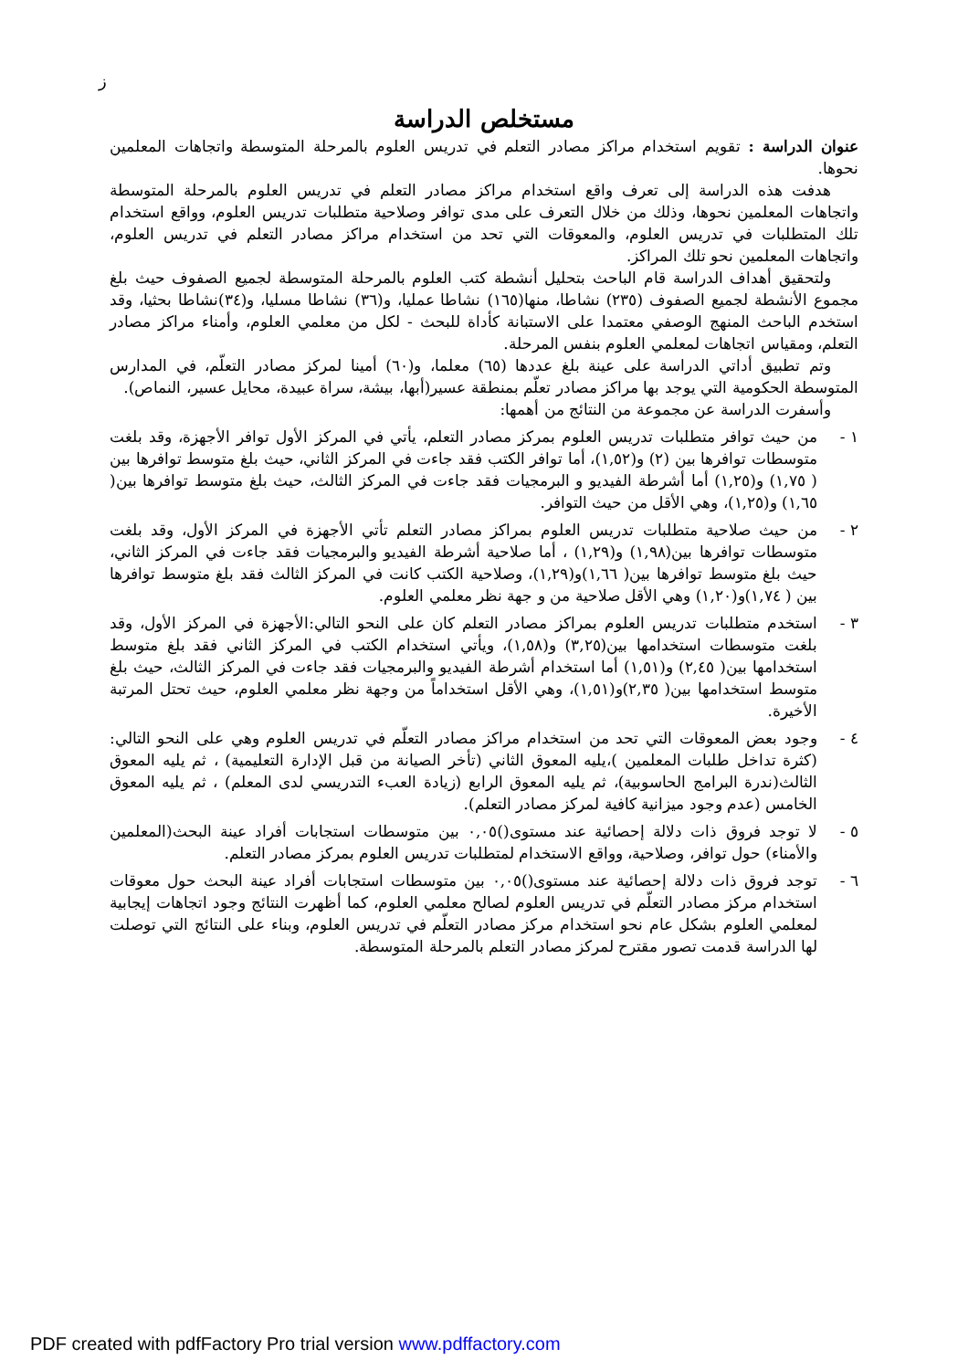ز
مستخلص الدراسة
عنوان الدراسة : تقويم استخدام مراكز مصادر التعلم في تدريس العلوم بالمرحلة المتوسطة واتجاهات المعلمين نحوها.
هدفت هذه الدراسة إلى تعرف واقع استخدام مراكز مصادر التعلم في تدريس العلوم بالمرحلة المتوسطة واتجاهات المعلمين نحوها، وذلك من خلال التعرف على مدى توافر وصلاحية متطلبات تدريس العلوم، وواقع استخدام تلك المتطلبات في تدريس العلوم، والمعوقات التي تحد من استخدام مراكز مصادر التعلم في تدريس العلوم، واتجاهات المعلمين نحو تلك المراكز.
ولتحقيق أهداف الدراسة قام الباحث بتحليل أنشطة كتب العلوم بالمرحلة المتوسطة لجميع الصفوف حيث بلغ مجموع الأنشطة لجميع الصفوف (٢٣٥) نشاطا، منها(١٦٥) نشاطا عمليا، و(٣٦) نشاطا مسليا، و(٣٤)نشاطا بحثيا، وقد استخدم الباحث المنهج الوصفي معتمدا على الاستبانة كأداة للبحث - لكل من معلمي العلوم، وأمناء مراكز مصادر التعلم، ومقياس اتجاهات لمعلمي العلوم بنفس المرحلة.
وتم تطبيق أداتي الدراسة على عينة بلغ عددها (٦٥) معلما، و(٦٠) أمينا لمركز مصادر التعلّم، في المدارس المتوسطة الحكومية التي يوجد بها مراكز مصادر تعلّم بمنطقة عسير(أبها، بيشة، سراة عبيدة، محايل عسير، النماص).
وأسفرت الدراسة عن مجموعة من النتائج من أهمها:
١ - من حيث توافر متطلبات تدريس العلوم بمركز مصادر التعلم، يأتي في المركز الأول توافر الأجهزة، وقد بلغت متوسطات توافرها بين (٢) و(١,٥٢)، أما توافر الكتب فقد جاءت في المركز الثاني، حيث بلغ متوسط توافرها بين ( ١,٧٥) و(١,٢٥) أما أشرطة الفيديو و البرمجيات فقد جاءت في المركز الثالث، حيث بلغ متوسط توافرها بين( ١,٦٥) و(١,٢٥)، وهي الأقل من حيث التوافر.
٢ - من حيث صلاحية متطلبات تدريس العلوم بمراكز مصادر التعلم تأتي الأجهزة في المركز الأول، وقد بلغت متوسطات توافرها بين(١,٩٨) و(١,٢٩) ، أما صلاحية أشرطة الفيديو والبرمجيات فقد جاءت في المركز الثاني، حيث بلغ متوسط توافرها بين( ١,٦٦)و(١,٢٩)، وصلاحية الكتب كانت في المركز الثالث فقد بلغ متوسط توافرها بين ( ١,٧٤)و(١,٢٠) وهي الأقل صلاحية من و جهة نظر معلمي العلوم.
٣ - استخدم متطلبات تدريس العلوم بمراكز مصادر التعلم كان على النحو التالي:الأجهزة في المركز الأول، وقد بلغت متوسطات استخدامها بين(٣,٢٥) و(١,٥٨)، ويأتي استخدام الكتب في المركز الثاني فقد بلغ متوسط استخدامها بين( ٢,٤٥) و(١,٥١) أما استخدام أشرطة الفيديو والبرمجيات فقد جاءت في المركز الثالث، حيث بلغ متوسط استخدامها بين( ٢,٣٥)و(١,٥١)، وهي الأقل استخداماً من وجهة نظر معلمي العلوم، حيث تحتل المرتبة الأخيرة.
٤ - وجود بعض المعوقات التي تحد من استخدام مراكز مصادر التعلّم في تدريس العلوم وهي على النحو التالي: (كثرة تداخل طلبات المعلمين )،يليه المعوق الثاني (تأخر الصيانة من قبل الإدارة التعليمية) ، ثم يليه المعوق الثالث(ندرة البرامج الحاسوبية)، ثم يليه المعوق الرابع (زيادة العبء التدريسي لدى المعلم) ، ثم يليه المعوق الخامس (عدم وجود ميزانية كافية لمركز مصادر التعلم).
٥ - لا توجد فروق ذات دلالة إحصائية عند مستوى()٠,٠٥ بين متوسطات استجابات أفراد عينة البحث(المعلمين والأمناء) حول توافر، وصلاحية، وواقع الاستخدام لمتطلبات تدريس العلوم بمركز مصادر التعلم.
٦ - توجد فروق ذات دلالة إحصائية عند مستوى()٠,٠٥ بين متوسطات استجابات أفراد عينة البحث حول معوقات استخدام مركز مصادر التعلّم في تدريس العلوم لصالح معلمي العلوم، كما أظهرت النتائج وجود اتجاهات إيجابية لمعلمي العلوم بشكل عام نحو استخدام مركز مصادر التعلّم في تدريس العلوم، وبناء على النتائج التي توصلت لها الدراسة قدمت تصور مقترح لمركز مصادر التعلم بالمرحلة المتوسطة.
PDF created with pdfFactory Pro trial version www.pdffactory.com